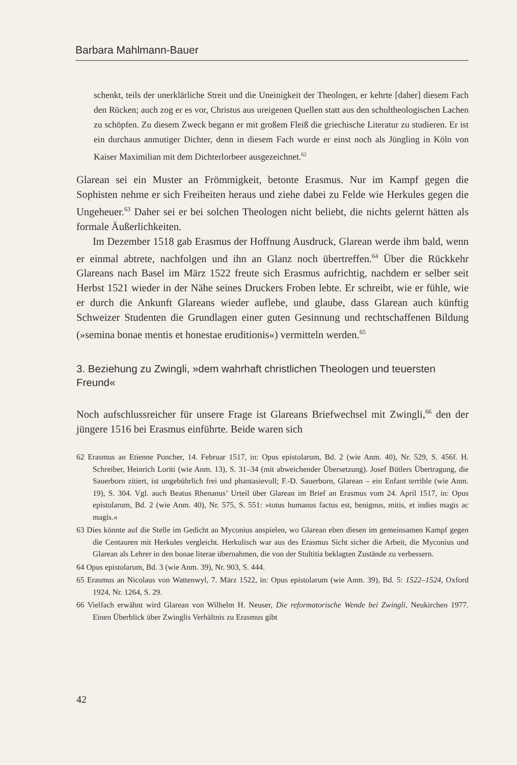Barbara Mahlmann-Bauer
schenkt, teils der unerklärliche Streit und die Uneinigkeit der Theologen, er kehrte [daher] diesem Fach den Rücken; auch zog er es vor, Christus aus ur­eigenen Quellen statt aus den schultheologischen Lachen zu schöpfen. Zu diesem Zweck begann er mit großem Fleiß die griechische Literatur zu stu­dieren. Er ist ein durchaus anmutiger Dichter, denn in diesem Fach wurde er einst noch als Jüngling in Köln von Kaiser Maximilian mit dem Dichterlor­beer ausgezeichnet.<sup>62</sup>
Glarean sei ein Muster an Frömmigkeit, betonte Erasmus. Nur im Kampf gegen die Sophisten nehme er sich Freiheiten heraus und ziehe dabei zu Fel­de wie Herkules gegen die Ungeheuer.<sup>63</sup> Daher sei er bei solchen Theologen nicht beliebt, die nichts gelernt hätten als formale Äußerlichkeiten.
Im Dezember 1518 gab Erasmus der Hoffnung Ausdruck, Glarean werde ihm bald, wenn er einmal abtrete, nachfolgen und ihn an Glanz noch über­treffen.<sup>64</sup> Über die Rückkehr Glareans nach Basel im März 1522 freute sich Erasmus aufrichtig, nachdem er selber seit Herbst 1521 wieder in der Nähe seines Druckers Froben lebte. Er schreibt, wie er fühle, wie er durch die Ankunft Glareans wieder auflebe, und glaube, dass Glarean auch künftig Schweizer Studenten die Grundlagen einer guten Gesinnung und rechtschaf­fenen Bildung (»semina bonae mentis et honestae eruditionis«) vermitteln werden.<sup>65</sup>
3. Beziehung zu Zwingli, »dem wahrhaft christlichen Theologen und teu­ersten Freund«
Noch aufschlussreicher für unsere Frage ist Glareans Briefwechsel mit Zwingli,<sup>66</sup> den der jüngere 1516 bei Erasmus einführte. Beide waren sich
62 Erasmus an Etienne Poncher, 14. Februar 1517, in: Opus epistolarum, Bd. 2 (wie Anm. 40), Nr. 529, S. 456f. H. Schreiber, Heinrich Loriti (wie Anm. 13), S. 31–34 (mit abweichender Übersetzung). Josef Bütlers Übertragung, die Sauerborn zitiert, ist unge­bührlich frei und phantasievoll; F.-D. Sauerborn, Glarean – ein Enfant terrible (wie Anm. 19), S. 304. Vgl. auch Beatus Rhenanus’ Urteil über Glarean im Brief an Erasmus vom 24. April 1517, in: Opus epistolarum, Bd. 2 (wie Anm. 40), Nr. 575, S. 551: »totus humanus factus est, benignus, mitis, et indies magis ac magis.«
63 Dies könnte auf die Stelle im Gedicht an Myconius anspielen, wo Glarean eben diesen im gemeinsamen Kampf gegen die Centauren mit Herkules vergleicht. Herkulisch war aus des Erasmus Sicht sicher die Arbeit, die Myconius und Glarean als Lehrer in den bonae literae übernahmen, die von der Stultitia beklagten Zustände zu verbessern.
64 Opus epistolarum, Bd. 3 (wie Anm. 39), Nr. 903, S. 444.
65 Erasmus an Nicolaus von Wattenwyl, 7. März 1522, in: Opus epistolarum (wie Anm. 39), Bd. 5: 1522–1524, Oxford 1924, Nr. 1264, S. 29.
66 Vielfach erwähnt wird Glarean von Wilhelm H. Neuser, Die reformatorische Wende bei Zwingli, Neukirchen 1977. Einen Überblick über Zwinglis Verhältnis zu Erasmus gibt
42